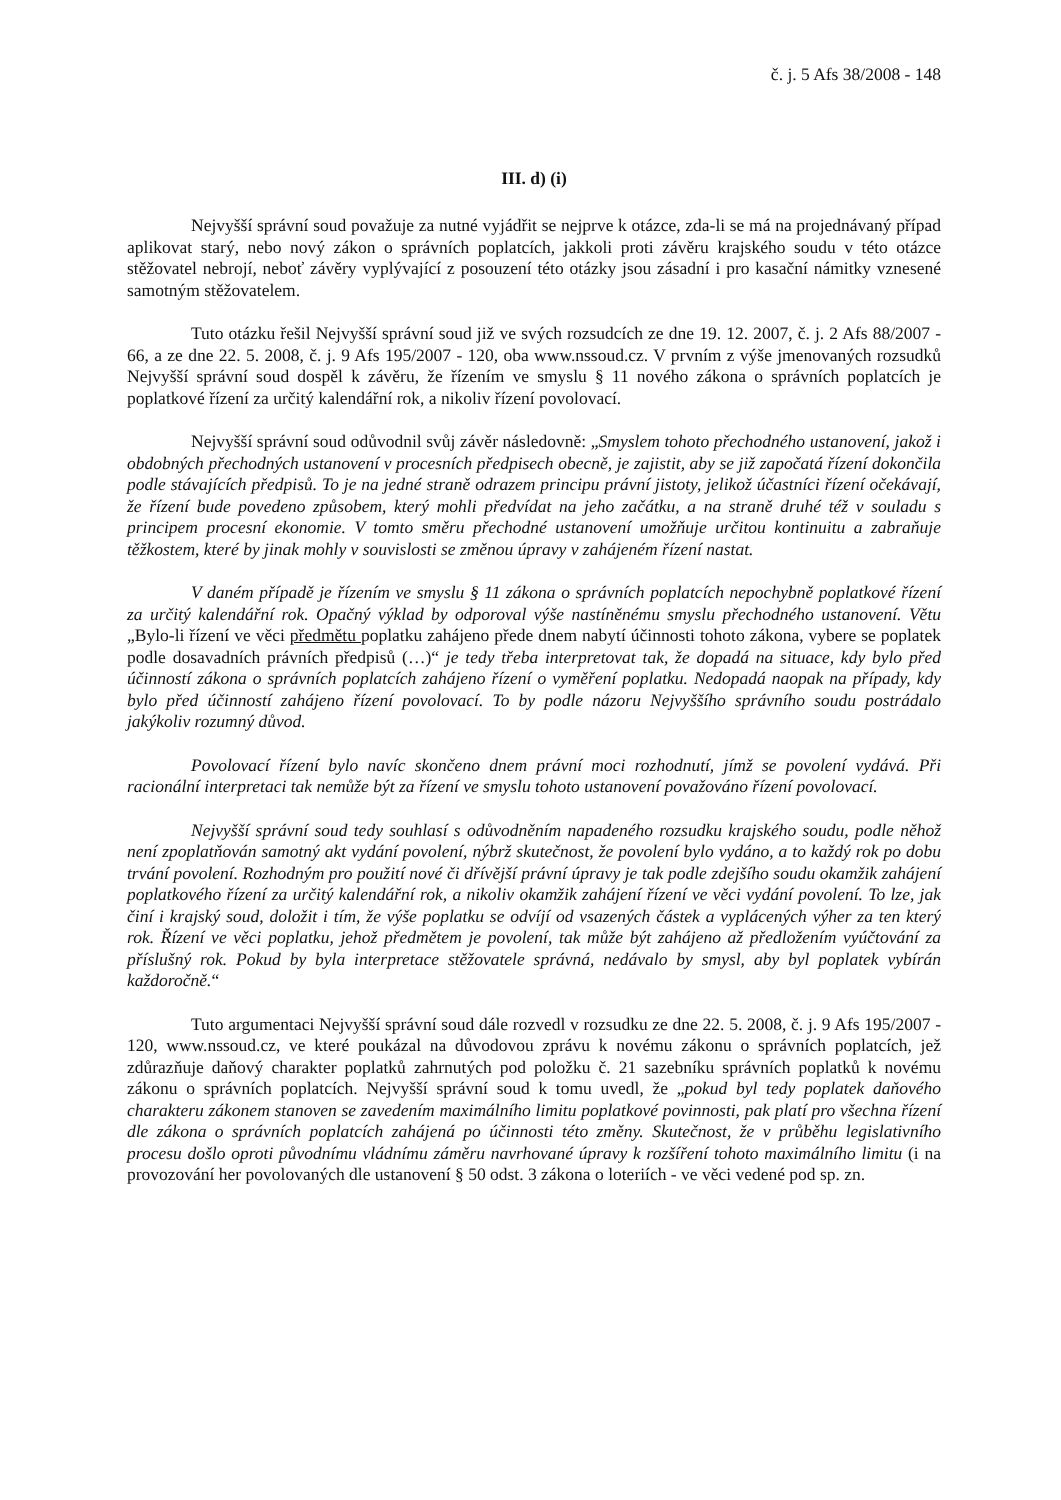č. j. 5 Afs 38/2008 - 148
III. d) (i)
Nejvyšší správní soud považuje za nutné vyjádřit se nejprve k otázce, zda-li se má na projednávaný případ aplikovat starý, nebo nový zákon o správních poplatcích, jakkoli proti závěru krajského soudu v této otázce stěžovatel nebrojí, neboť závěry vyplývající z posouzení této otázky jsou zásadní i pro kasační námitky vznesené samotným stěžovatelem.
Tuto otázku řešil Nejvyšší správní soud již ve svých rozsudcích ze dne 19. 12. 2007, č. j. 2 Afs 88/2007 - 66, a ze dne 22. 5. 2008, č. j. 9 Afs 195/2007 - 120, oba www.nssoud.cz. V prvním z výše jmenovaných rozsudků Nejvyšší správní soud dospěl k závěru, že řízením ve smyslu § 11 nového zákona o správních poplatcích je poplatkové řízení za určitý kalendářní rok, a nikoliv řízení povolovací.
Nejvyšší správní soud odůvodnil svůj závěr následovně: „Smyslem tohoto přechodného ustanovení, jakož i obdobných přechodných ustanovení v procesních předpisech obecně, je zajistit, aby se již započatá řízení dokončila podle stávajících předpisů. To je na jedné straně odrazem principu právní jistoty, jelikož účastníci řízení očekávají, že řízení bude povedeno způsobem, který mohli předvídat na jeho začátku, a na straně druhé též v souladu s principem procesní ekonomie. V tomto směru přechodné ustanovení umožňuje určitou kontinuitu a zabraňuje těžkostem, které by jinak mohly v souvislosti se změnou úpravy v zahájeném řízení nastat.
V daném případě je řízením ve smyslu § 11 zákona o správních poplatcích nepochybně poplatkové řízení za určitý kalendářní rok. Opačný výklad by odporoval výše nastíněnému smyslu přechodného ustanovení. Větu „Bylo-li řízení ve věci předmětu poplatku zahájeno přede dnem nabytí účinnosti tohoto zákona, vybere se poplatek podle dosavadních právních předpisů (…)“ je tedy třeba interpretovat tak, že dopadá na situace, kdy bylo před účinností zákona o správních poplatcích zahájeno řízení o vyměření poplatku. Nedopadá naopak na případy, kdy bylo před účinností zahájeno řízení povolovací. To by podle názoru Nejvyššího správního soudu postrádalo jakýkoliv rozumný důvod.
Povolovací řízení bylo navíc skončeno dnem právní moci rozhodnutí, jímž se povolení vydává. Při racionální interpretaci tak nemůže být za řízení ve smyslu tohoto ustanovení považováno řízení povolovací.
Nejvyšší správní soud tedy souhlasí s odůvodněním napadeného rozsudku krajského soudu, podle něhož není zpoplatňován samotný akt vydání povolení, nýbrž skutečnost, že povolení bylo vydáno, a to každý rok po dobu trvání povolení. Rozhodným pro použití nové či dřívější právní úpravy je tak podle zdejšího soudu okamžik zahájení poplatkového řízení za určitý kalendářní rok, a nikoliv okamžik zahájení řízení ve věci vydání povolení. To lze, jak činí i krajský soud, doložit i tím, že výše poplatku se odvíjí od vsazených částek a vyplácených výher za ten který rok. Řízení ve věci poplatku, jehož předmětem je povolení, tak může být zahájeno až předložením vyúčtování za příslušný rok. Pokud by byla interpretace stěžovatele správná, nedávalo by smysl, aby byl poplatek vybírán každoročně.“
Tuto argumentaci Nejvyšší správní soud dále rozvedl v rozsudku ze dne 22. 5. 2008, č. j. 9 Afs 195/2007 - 120, www.nssoud.cz, ve které poukázal na důvodovou zprávu k novému zákonu o správních poplatcích, jež zdůrazňuje daňový charakter poplatků zahrnutých pod položku č. 21 sazebníku správních poplatků k novému zákonu o správních poplatcích. Nejvyšší správní soud k tomu uvedl, že „pokud byl tedy poplatek daňového charakteru zákonem stanoven se zavedením maximálního limitu poplatkové povinnosti, pak platí pro všechna řízení dle zákona o správních poplatcích zahájená po účinnosti této změny. Skutečnost, že v průběhu legislativního procesu došlo oproti původnímu vládnímu záměru navrhované úpravy k rozšíření tohoto maximálního limitu (i na provozování her povolovaných dle ustanovení § 50 odst. 3 zákona o loteriích - ve věci vedené pod sp. zn.